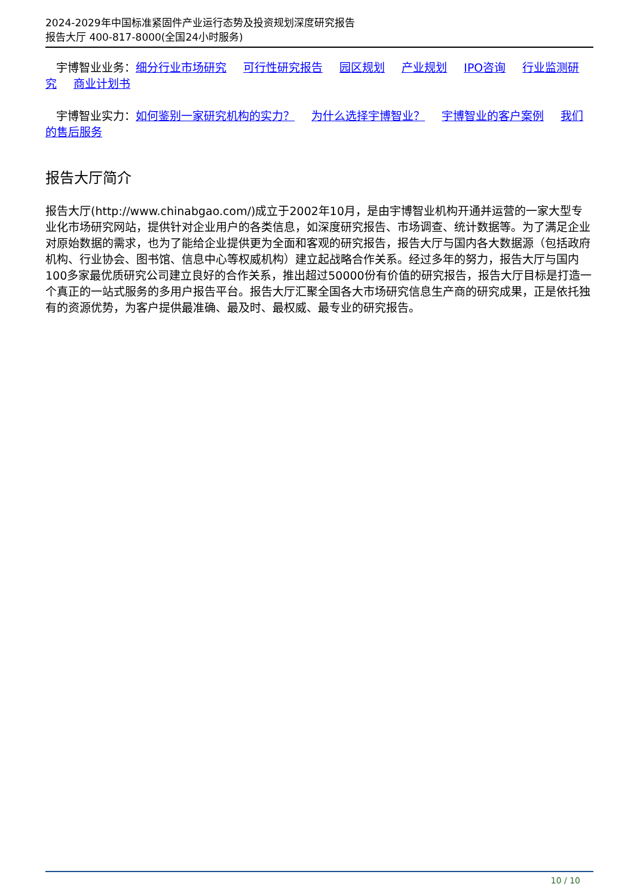2024-2029年中国标准紧固件产业运行态势及投资规划深度研究报告
报告大厅 400-817-8000(全国24小时服务)
宇博智业业务：细分行业市场研究 可行性研究报告 园区规划 产业规划 IPO咨询 行业监测研究 商业计划书
宇博智业实力：如何鉴别一家研究机构的实力？ 为什么选择宇博智业？ 宇博智业的客户案例 我们的售后服务
报告大厅简介
报告大厅(http://www.chinabgao.com/)成立于2002年10月，是由宇博智业机构开通并运营的一家大型专业化市场研究网站，提供针对企业用户的各类信息，如深度研究报告、市场调查、统计数据等。为了满足企业对原始数据的需求，也为了能给企业提供更为全面和客观的研究报告，报告大厅与国内各大数据源（包括政府机构、行业协会、图书馆、信息中心等权威机构）建立起战略合作关系。经过多年的努力，报告大厅与国内100多家最优质研究公司建立良好的合作关系，推出超过50000份有价值的研究报告，报告大厅目标是打造一个真正的一站式服务的多用户报告平台。报告大厅汇聚全国各大市场研究信息生产商的研究成果，正是依托独有的资源优势，为客户提供最准确、最及时、最权威、最专业的研究报告。
10 / 10